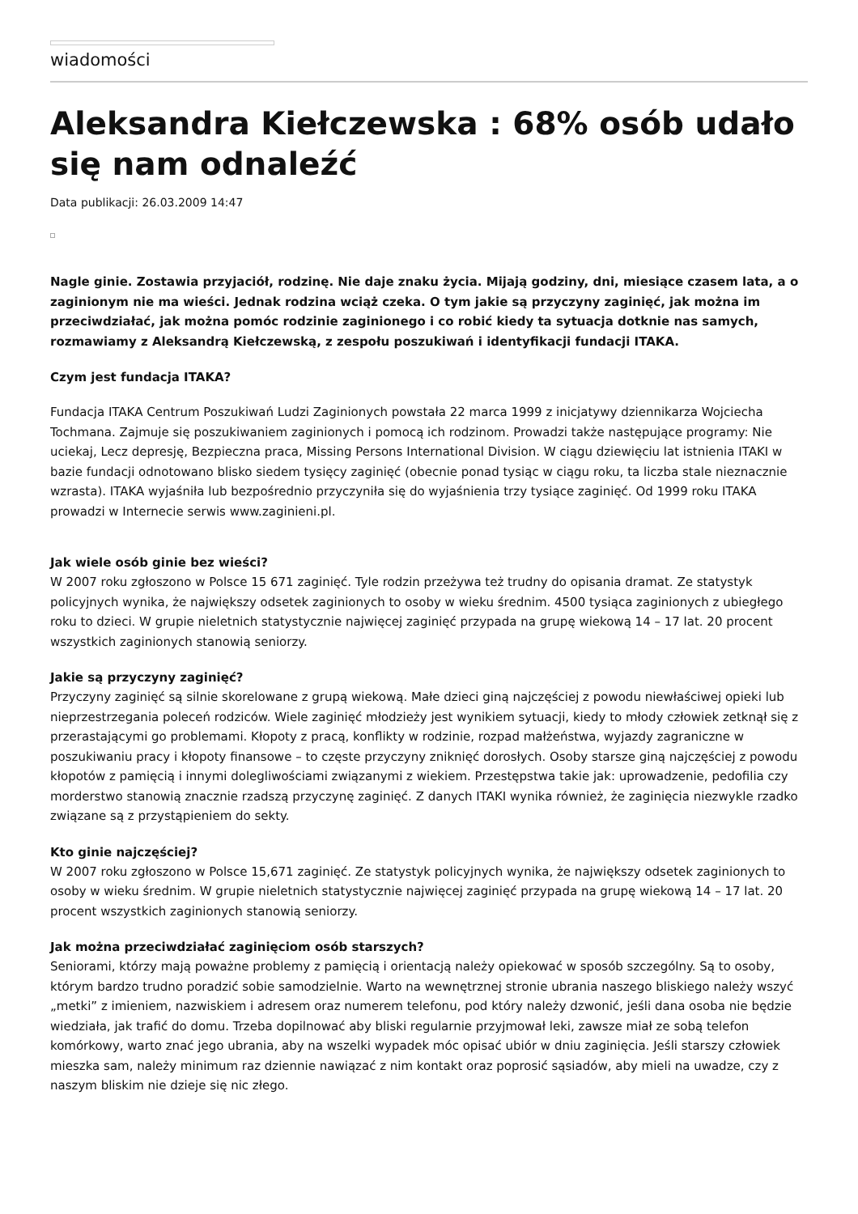wiadomości
Aleksandra Kiełczewska : 68% osób udało się nam odnaleźć
Data publikacji: 26.03.2009 14:47
Nagle ginie. Zostawia przyjaciół, rodzinę. Nie daje znaku życia. Mijają godziny, dni, miesiące czasem lata, a o zaginionym nie ma wieści. Jednak rodzina wciąż czeka. O tym jakie są przyczyny zaginięć, jak można im przeciwdziałać, jak można pomóc rodzinie zaginionego i co robić kiedy ta sytuacja dotknie nas samych, rozmawiamy z Aleksandrą Kiełczewską, z zespołu poszukiwań i identyfikacji fundacji ITAKA.
Czym jest fundacja ITAKA?
Fundacja ITAKA Centrum Poszukiwań Ludzi Zaginionych powstała 22 marca 1999 z inicjatywy dziennikarza Wojciecha Tochmana. Zajmuje się poszukiwaniem zaginionych i pomocą ich rodzinom. Prowadzi także następujące programy: Nie uciekaj, Lecz depresję, Bezpieczna praca, Missing Persons International Division. W ciągu dziewięciu lat istnienia ITAKI w bazie fundacji odnotowano blisko siedem tysięcy zaginięć (obecnie ponad tysiąc w ciągu roku, ta liczba stale nieznacznie wzrasta). ITAKA wyjaśniła lub bezpośrednio przyczyniła się do wyjaśnienia trzy tysiące zaginięć. Od 1999 roku ITAKA prowadzi w Internecie serwis www.zaginieni.pl.
Jak wiele osób ginie bez wieści?
W 2007 roku zgłoszono w Polsce 15 671 zaginięć. Tyle rodzin przeżywa też trudny do opisania dramat. Ze statystyk policyjnych wynika, że największy odsetek zaginionych to osoby w wieku średnim. 4500 tysiąca zaginionych z ubiegłego roku to dzieci. W grupie nieletnich statystycznie najwięcej zaginięć przypada na grupę wiekową 14 – 17 lat. 20 procent wszystkich zaginionych stanowią seniorzy.
Jakie są przyczyny zaginięć?
Przyczyny zaginięć są silnie skorelowane z grupą wiekową. Małe dzieci giną najczęściej z powodu niewłaściwej opieki lub nieprzestrzegania poleceń rodziców. Wiele zaginięć młodzieży jest wynikiem sytuacji, kiedy to młody człowiek zetknął się z przerastającymi go problemami. Kłopoty z pracą, konflikty w rodzinie, rozpad małżeństwa, wyjazdy zagraniczne w poszukiwaniu pracy i kłopoty finansowe – to częste przyczyny zniknięć dorosłych. Osoby starsze giną najczęściej z powodu kłopotów z pamięcią i innymi dolegliwościami związanymi z wiekiem. Przestępstwa takie jak: uprowadzenie, pedofilia czy morderstwo stanowią znacznie rzadszą przyczynę zaginięć. Z danych ITAKI wynika również, że zaginięcia niezwykle rzadko związane są z przystąpieniem do sekty.
Kto ginie najczęściej?
W 2007 roku zgłoszono w Polsce 15,671 zaginięć. Ze statystyk policyjnych wynika, że największy odsetek zaginionych to osoby w wieku średnim. W grupie nieletnich statystycznie najwięcej zaginięć przypada na grupę wiekową 14 – 17 lat. 20 procent wszystkich zaginionych stanowią seniorzy.
Jak można przeciwdziałać zaginięciom osób starszych?
Seniorami, którzy mają poważne problemy z pamięcią i orientacją należy opiekować w sposób szczególny. Są to osoby, którym bardzo trudno poradzić sobie samodzielnie. Warto na wewnętrznej stronie ubrania naszego bliskiego należy wszyć „metki” z imieniem, nazwiskiem i adresem oraz numerem telefonu, pod który należy dzwonić, jeśli dana osoba nie będzie wiedziała, jak trafić do domu. Trzeba dopilnować aby bliski regularnie przyjmował leki, zawsze miał ze sobą telefon komórkowy, warto znać jego ubrania, aby na wszelki wypadek móc opisać ubiór w dniu zaginięcia. Jeśli starszy człowiek mieszka sam, należy minimum raz dziennie nawiązać z nim kontakt oraz poprosić sąsiadów, aby mieli na uwadze, czy z naszym bliskim nie dzieje się nic złego.